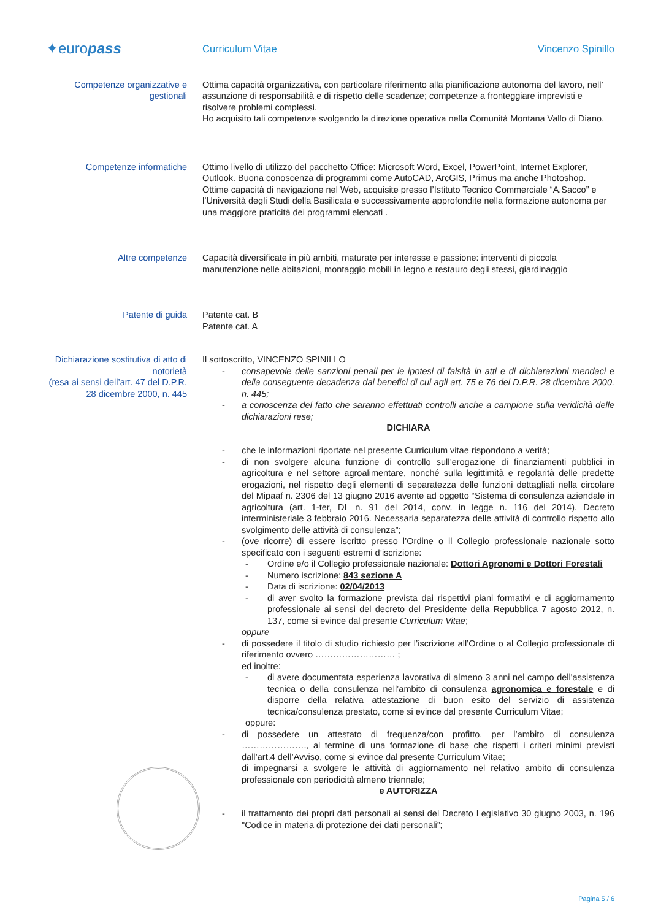✦europass
Curriculum Vitae Vincenzo Spinillo
Competenze organizzative e gestionali
Ottima capacità organizzativa, con particolare riferimento alla pianificazione autonoma del lavoro, nell’ assunzione di responsabilità e di rispetto delle scadenze; competenze a fronteggiare imprevisti e risolvere problemi complessi.
Ho acquisito tali competenze svolgendo la direzione operativa nella Comunità Montana Vallo di Diano.
Competenze informatiche Ottimo livello di utilizzo del pacchetto Office: Microsoft Word, Excel, PowerPoint, Internet Explorer, Outlook. Buona conoscenza di programmi come AutoCAD, ArcGIS, Primus ma anche Photoshop. Ottime capacità di navigazione nel Web, acquisite presso l’Istituto Tecnico Commerciale “A.Sacco” e l’Università degli Studi della Basilicata e successivamente approfondite nella formazione autonoma per una maggiore praticità dei programmi elencati .
Altre competenze Capacità diversificate in più ambiti, maturate per interesse e passione: interventi di piccola manutenzione nelle abitazioni, montaggio mobili in legno e restauro degli stessi, giardinaggio
Patente di guida Patente cat. B
Patente cat. A
Dichiarazione sostitutiva di atto di notorietà
(resa ai sensi dell’art. 47 del D.P.R. 28 dicembre 2000, n. 445
Il sottoscritto, VINCENZO SPINILLO
- consapevole delle sanzioni penali per le ipotesi di falsità in atti e di dichiarazioni mendaci e della conseguente decadenza dai benefici di cui agli art. 75 e 76 del D.P.R. 28 dicembre 2000, n. 445;
- a conoscenza del fatto che saranno effettuati controlli anche a campione sulla veridicità delle dichiarazioni rese;
DICHIARA
- che le informazioni riportate nel presente Curriculum vitae rispondono a verità;
- di non svolgere alcuna funzione di controllo sull’erogazione di finanziamenti pubblici in agricoltura e nel settore agroalimentare, nonché sulla legittimità e regolarità delle predette erogazioni, nel rispetto degli elementi di separatezza delle funzioni dettagliati nella circolare del Mipaaf n. 2306 del 13 giugno 2016 avente ad oggetto “Sistema di consulenza aziendale in agricoltura (art. 1-ter, DL n. 91 del 2014, conv. in legge n. 116 del 2014). Decreto interministeriale 3 febbraio 2016. Necessaria separatezza delle attività di controllo rispetto allo svolgimento delle attività di consulenza”;
- (ove ricorre) di essere iscritto presso l’Ordine o il Collegio professionale nazionale sotto specificato con i seguenti estremi d’iscrizione:
- Ordine e/o il Collegio professionale nazionale: Dottori Agronomi e Dottori Forestali
- Numero iscrizione: 843 sezione A
- Data di iscrizione: 02/04/2013
- di aver svolto la formazione prevista dai rispettivi piani formativi e di aggiornamento professionale ai sensi del decreto del Presidente della Repubblica 7 agosto 2012, n. 137, come si evince dal presente Curriculum Vitae;
oppure
- di possedere il titolo di studio richiesto per l’iscrizione all’Ordine o al Collegio professionale di riferimento ovvero ……………………… ;
ed inoltre:
- di avere documentata esperienza lavorativa di almeno 3 anni nel campo dell'assistenza tecnica o della consulenza nell’ambito di consulenza agronomica e forestale e di disporre della relativa attestazione di buon esito del servizio di assistenza tecnica/consulenza prestato, come si evince dal presente Curriculum Vitae;
oppure:
- di possedere un attestato di frequenza/con profitto, per l’ambito di consulenza …………………., al termine di una formazione di base che rispetti i criteri minimi previsti dall’art.4 dell’Avviso, come si evince dal presente Curriculum Vitae;
di impegnarsi a svolgere le attività di aggiornamento nel relativo ambito di consulenza professionale con periodicità almeno triennale;
e AUTORIZZA
- il trattamento dei propri dati personali ai sensi del Decreto Legislativo 30 giugno 2003, n. 196 "Codice in materia di protezione dei dati personali”;
Pagina 5 / 6